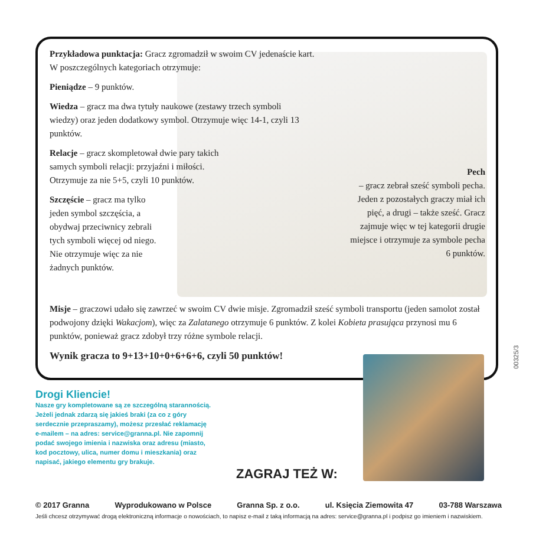Przykładowa punktacja: Gracz zgromadził w swoim CV jedenaście kart.
W poszczególnych kategoriach otrzymuje:
Pieniądze – 9 punktów.
Wiedza – gracz ma dwa tytuły naukowe (zestawy trzech symboli wiedzy) oraz jeden dodatkowy symbol. Otrzymuje więc 14-1, czyli 13 punktów.
Relacje – gracz skompletował dwie pary takich samych symboli relacji: przyjaźni i miłości. Otrzymuje za nie 5+5, czyli 10 punktów.
Szczęście – gracz ma tylko jeden symbol szczęścia, a obydwaj przeciwnicy zebrali tych symboli więcej od niego. Nie otrzymuje więc za nie żadnych punktów.
Pech
– gracz zebrał sześć symboli pecha. Jeden z pozostałych graczy miał ich pięć, a drugi – także sześć. Gracz zajmuje więc w tej kategorii drugie miejsce i otrzymuje za symbole pecha 6 punktów.
Misje – graczowi udało się zawrzeć w swoim CV dwie misje. Zgromadził sześć symboli transportu (jeden samolot został podwojony dzięki Wakacjom), więc za Zalatanego otrzymuje 6 punktów. Z kolei Kobieta prasująca przynosi mu 6 punktów, ponieważ gracz zdobył trzy różne symbole relacji.
Wynik gracza to 9+13+10+0+6+6+6, czyli 50 punktów!
Drogi Kliencie!
Nasze gry kompletowane są ze szczególną starannością. Jeżeli jednak zdarzą się jakieś braki (za co z góry serdecznie przepraszamy), możesz przesłać reklamację e-mailem – na adres: service@granna.pl. Nie zapomnij podać swojego imienia i nazwiska oraz adresu (miasto, kod pocztowy, ulica, numer domu i mieszkania) oraz napisać, jakiego elementu gry brakuje.
ZAGRAJ TEŻ W:
00325/3
© 2017 Granna Wyprodukowano w Polsce Granna Sp. z o.o. ul. Księcia Ziemowita 47 03-788 Warszawa
Jeśli chcesz otrzymywać drogą elektroniczną informacje o nowościach, to napisz e-mail z taką informacją na adres: service@granna.pl i podpisz go imieniem i nazwiskiem.